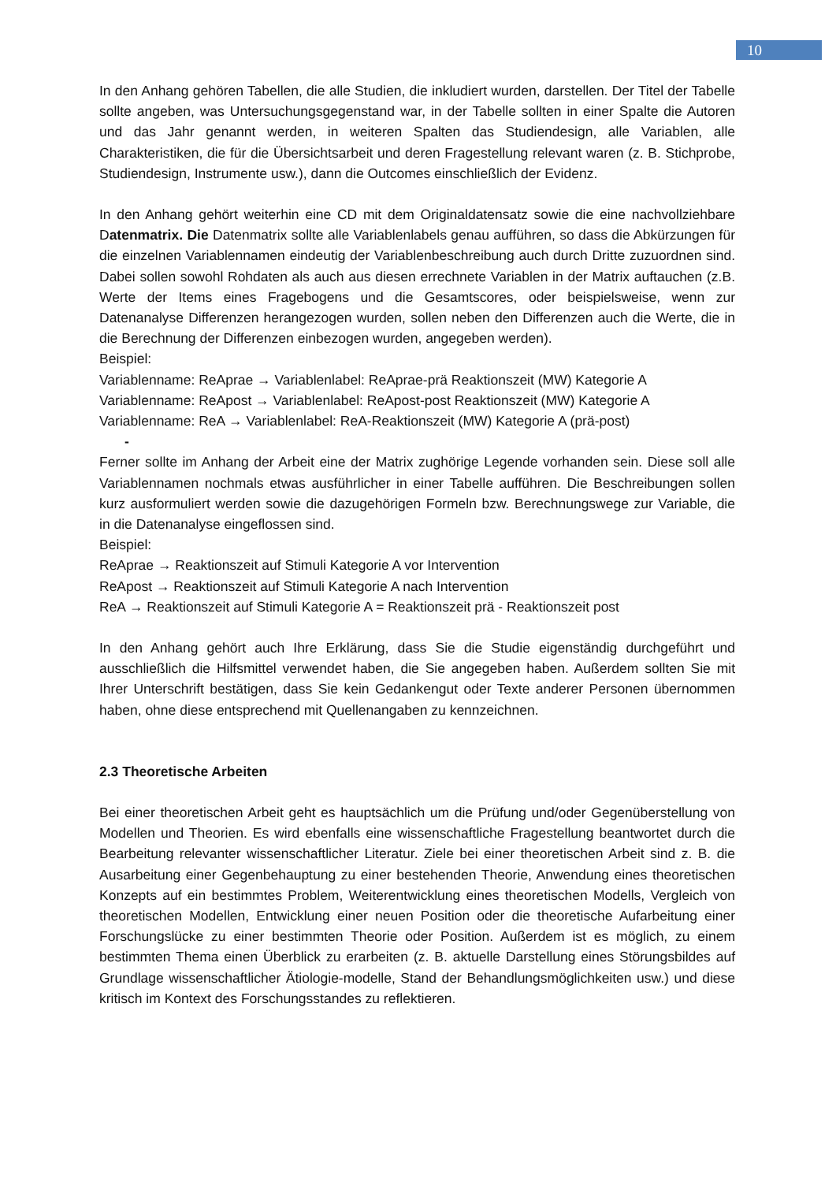10
In den Anhang gehören Tabellen, die alle Studien, die inkludiert wurden, darstellen. Der Titel der Tabelle sollte angeben, was Untersuchungsgegenstand war, in der Tabelle sollten in einer Spalte die Autoren und das Jahr genannt werden, in weiteren Spalten das Studiendesign, alle Variablen, alle Charakteristiken, die für die Übersichtsarbeit und deren Fragestellung relevant waren (z. B. Stichprobe, Studiendesign, Instrumente usw.), dann die Outcomes einschließlich der Evidenz.
In den Anhang gehört weiterhin eine CD mit dem Originaldatensatz sowie die eine nachvollziehbare Datenmatrix. Die Datenmatrix sollte alle Variablenlabels genau aufführen, so dass die Abkürzungen für die einzelnen Variablennamen eindeutig der Variablenbeschreibung auch durch Dritte zuzuordnen sind. Dabei sollen sowohl Rohdaten als auch aus diesen errechnete Variablen in der Matrix auftauchen (z.B. Werte der Items eines Fragebogens und die Gesamtscores, oder beispielsweise, wenn zur Datenanalyse Differenzen herangezogen wurden, sollen neben den Differenzen auch die Werte, die in die Berechnung der Differenzen einbezogen wurden, angegeben werden).
Beispiel:
Variablenname: ReAprae → Variablenlabel: ReAprae-prä Reaktionszeit (MW) Kategorie A
Variablenname: ReApost → Variablenlabel: ReApost-post Reaktionszeit (MW) Kategorie A
Variablenname: ReA → Variablenlabel: ReA-Reaktionszeit (MW) Kategorie A (prä-post)
-
Ferner sollte im Anhang der Arbeit eine der Matrix zughörige Legende vorhanden sein. Diese soll alle Variablennamen nochmals etwas ausführlicher in einer Tabelle aufführen. Die Beschreibungen sollen kurz ausformuliert werden sowie die dazugehörigen Formeln bzw. Berechnungswege zur Variable, die in die Datenanalyse eingeflossen sind.
Beispiel:
ReAprae → Reaktionszeit auf Stimuli Kategorie A vor Intervention
ReApost → Reaktionszeit auf Stimuli Kategorie A nach Intervention
ReA → Reaktionszeit auf Stimuli Kategorie A = Reaktionszeit prä - Reaktionszeit post
In den Anhang gehört auch Ihre Erklärung, dass Sie die Studie eigenständig durchgeführt und ausschließlich die Hilfsmittel verwendet haben, die Sie angegeben haben. Außerdem sollten Sie mit Ihrer Unterschrift bestätigen, dass Sie kein Gedankengut oder Texte anderer Personen übernommen haben, ohne diese entsprechend mit Quellenangaben zu kennzeichnen.
2.3 Theoretische Arbeiten
Bei einer theoretischen Arbeit geht es hauptsächlich um die Prüfung und/oder Gegenüberstellung von Modellen und Theorien. Es wird ebenfalls eine wissenschaftliche Fragestellung beantwortet durch die Bearbeitung relevanter wissenschaftlicher Literatur. Ziele bei einer theoretischen Arbeit sind z. B. die Ausarbeitung einer Gegenbehauptung zu einer bestehenden Theorie, Anwendung eines theoretischen Konzepts auf ein bestimmtes Problem, Weiterentwicklung eines theoretischen Modells, Vergleich von theoretischen Modellen, Entwicklung einer neuen Position oder die theoretische Aufarbeitung einer Forschungslücke zu einer bestimmten Theorie oder Position. Außerdem ist es möglich, zu einem bestimmten Thema einen Überblick zu erarbeiten (z. B. aktuelle Darstellung eines Störungsbildes auf Grundlage wissenschaftlicher Ätiologie-modelle, Stand der Behandlungsmöglichkeiten usw.) und diese kritisch im Kontext des Forschungsstandes zu reflektieren.